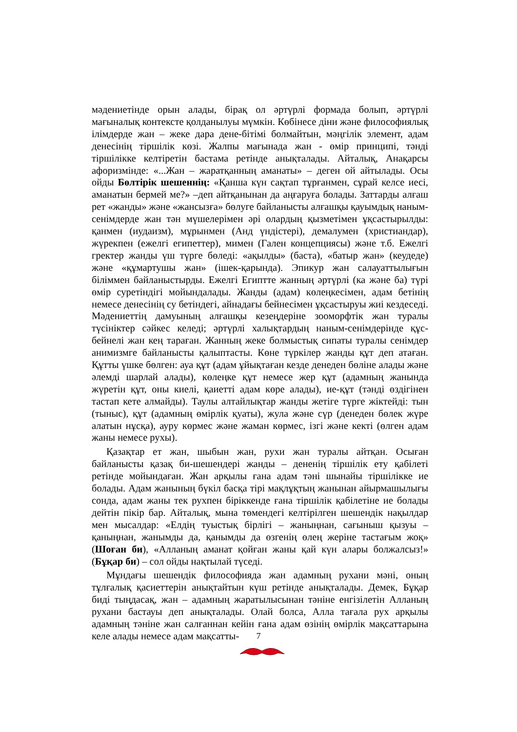мәдениетінде орын алады, бірақ ол әртүрлі формада болып, әртүрлі мағыналық контексте қолданылуы мүмкін. Көбінесе діни және философиялық ілімдерде жан – жеке дара дене-бітімі болмайтын, мәңгілік элемент, адам денесінің тіршілік көзі. Жалпы мағынада жан - өмір принципі, тәнді тіршілікке келтіретін бастама ретінде анықталады. Айталық, Анақарсы афоризмінде: «...Жан – жаратқанның аманаты» – деген ой айтылады. Осы ойды Бөлтірік шешеннің: «Қанша күн сақтап тұрғанмен, сұрай келсе иесі, аманатын бермей ме?» –деп айтқанынан да аңғаруға болады. Заттарды алғаш рет «жанды» және «жансызға» бөлуге байланысты алғашқы қауымдық наным-сенімдерде жан тән мүшелерімен әрі олардың қызметімен ұқсастырылды: қанмен (иудаизм), мұрынмен (Анд үндістері), демалумен (христиандар), жүрекпен (ежелгі египеттер), мимен (Гален концепциясы) және т.б. Ежелгі гректер жанды үш түрге бөледі: «ақылды» (баста), «батыр жан» (кеудеде) және «құмартушы жан» (ішек-қарында). Эпикур жан салауаттылығын біліммен байланыстырды. Ежелгі Египтте жанның әртүрлі (ка және ба) түрі өмір суретіндігі мойындалады. Жанды (адам) көлеңкесімен, адам бетінің немесе денесінің су бетіндегі, айнадағы бейнесімен ұқсастыруы жиі кездеседі. Мәдениеттің дамуының алғашқы кезеңдеріне зооморфтік жан туралы түсініктер сәйкес келеді; әртүрлі халықтардың наным-сенімдерінде құс-бейнелі жан кең тараған. Жанның жеке болмыстық сипаты туралы сенімдер анимизмге байланысты қалыптасты. Көне түркілер жанды құт деп атаған. Құтты үшке бөлген: ауа құт (адам ұйықтаған кезде денеден бөліне алады және әлемді шарлай алады), көлеңке құт немесе жер құт (адамның жанында жүретін құт, оны киелі, қаиетті адам көре алады), ие-құт (тәнді өздігінен тастап кете алмайды). Таулы алтайлықтар жанды жетіге түрге жіктейді: тын (тыныс), құт (адамның өмірлік қуаты), жула және сүр (денеден бөлек жүре алатын нұсқа), ауру көрмес және жаман көрмес, ізгі және кекті (өлген адам жаны немесе рухы).
Қазақтар ет жан, шыбын жан, рухи жан туралы айтқан. Осыған байланысты қазақ би-шешендері жанды – дененің тіршілік ету қабілеті ретінде мойындаған. Жан арқылы ғана адам тәні шынайы тіршілікке ие болады. Адам жанының бүкіл басқа тірі мақлұқтың жанынан айырмашылығы сонда, адам жаны тек рухпен біріккенде ғана тіршілік қабілетіне ие болады дейтін пікір бар. Айталық, мына төмендегі келтірілген шешендік нақылдар мен мысалдар: «Елдің туыстық бірлігі – жаныңнан, сағыныш қызуы – қаныңнан, жанымды да, қанымды да өзгенің өлең жеріне тастағым жоқ» (Шоған би), «Алланың аманат қойған жаны қай күн алары болжалсыз!» (Бұқар би) – сол ойды нақтылай түседі.
Мұндағы шешендік философияда жан адамның рухани мәні, оның тұлғалық қасиеттерін анықтайтын күш ретінде анықталады. Демек, Бұқар биді тыңдасақ, жан – адамның жаратылысынан тәніне енгізілетін Алланың рухани бастауы деп анықталады. Олай болса, Алла тағала рух арқылы адамның тәніне жан салғаннан кейін ғана адам өзінің өмірлік мақсаттарына келе алады немесе адам мақсатты-
7